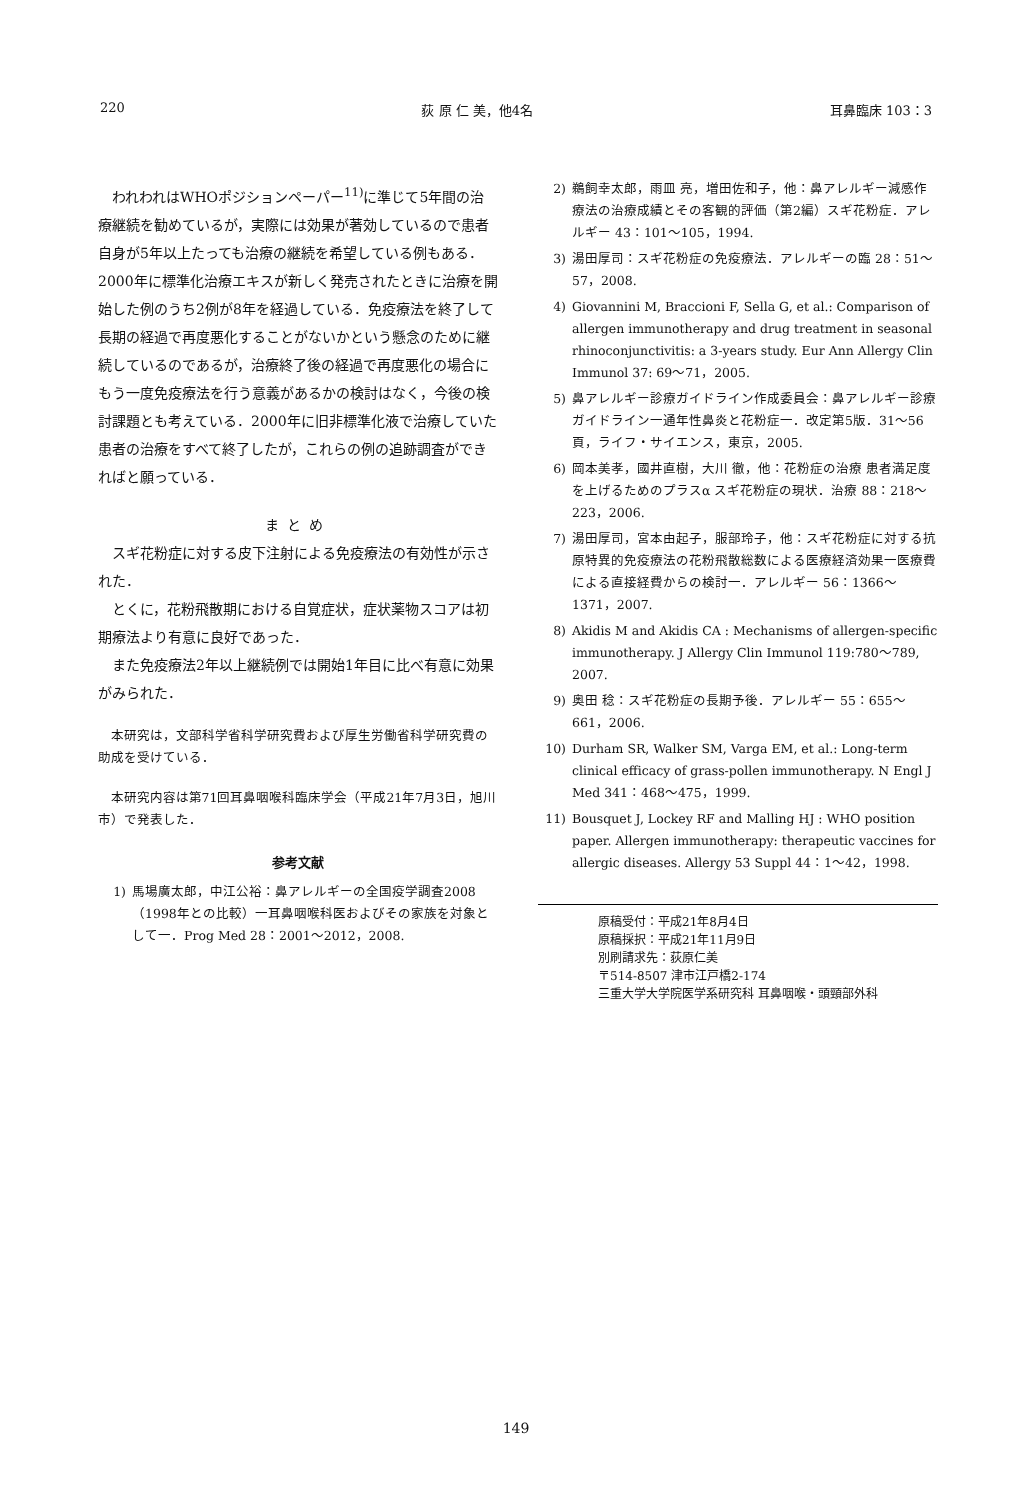220 荻 原 仁 美，他4名 耳鼻臨床 103：3
われわれはWHOポジションペーパー<sup>11)</sup>に準じて5年間の治療継続を勧めているが，実際には効果が著効しているので患者自身が5年以上たっても治療の継続を希望している例もある．2000年に標準化治療エキスが新しく発売されたときに治療を開始した例のうち2例が8年を経過している．免疫療法を終了して長期の経過で再度悪化することがないかという懸念のために継続しているのであるが，治療終了後の経過で再度悪化の場合にもう一度免疫療法を行う意義があるかの検討はなく，今後の検討課題とも考えている．2000年に旧非標準化液で治療していた患者の治療をすべて終了したが，これらの例の追跡調査ができればと願っている．
まとめ
スギ花粉症に対する皮下注射による免疫療法の有効性が示された．
とくに，花粉飛散期における自覚症状，症状薬物スコアは初期療法より有意に良好であった．
また免疫療法2年以上継続例では開始1年目に比べ有意に効果がみられた．
本研究は，文部科学省科学研究費および厚生労働省科学研究費の助成を受けている．
本研究内容は第71回耳鼻咽喉科臨床学会（平成21年7月3日，旭川市）で発表した．
参考文献
1) 馬場廣太郎，中江公裕：鼻アレルギーの全国疫学調査2008（1998年との比較）一耳鼻咽喉科医およびその家族を対象として一．Prog Med 28：2001～2012，2008.
2) 鵜飼幸太郎，雨皿 亮，増田佐和子，他：鼻アレルギー減感作療法の治療成績とその客観的評価（第2編）スギ花粉症．アレルギー 43：101～105，1994.
3) 湯田厚司：スギ花粉症の免疫療法．アレルギーの臨 28：51～57，2008.
4) Giovannini M, Braccioni F, Sella G, et al.: Comparison of allergen immunotherapy and drug treatment in seasonal rhinoconjunctivitis: a 3-years study. Eur Ann Allergy Clin Immunol 37: 69～71，2005.
5) 鼻アレルギー診療ガイドライン作成委員会：鼻アレルギー診療ガイドライン一通年性鼻炎と花粉症一．改定第5版．31～56頁，ライフ・サイエンス，東京，2005.
6) 岡本美孝，國井直樹，大川 徹，他：花粉症の治療 患者満足度を上げるためのプラスα スギ花粉症の現状．治療 88：218～223，2006.
7) 湯田厚司，宮本由起子，服部玲子，他：スギ花粉症に対する抗原特異的免疫療法の花粉飛散総数による医療経済効果一医療費による直接経費からの検討一．アレルギー 56：1366～1371，2007.
8) Akidis M and Akidis CA : Mechanisms of allergen-specific immunotherapy. J Allergy Clin Immunol 119:780～789, 2007.
9) 奥田 稔：スギ花粉症の長期予後．アレルギー 55：655～661，2006.
10) Durham SR, Walker SM, Varga EM, et al.: Long-term clinical efficacy of grass-pollen immunotherapy. N Engl J Med 341：468～475，1999.
11) Bousquet J, Lockey RF and Malling HJ : WHO position paper. Allergen immunotherapy: therapeutic vaccines for allergic diseases. Allergy 53 Suppl 44：1～42，1998.
原稿受付：平成21年8月4日
原稿採択：平成21年11月9日
別刷請求先：荻原仁美
〒514-8507 津市江戸橋2-174
三重大学大学院医学系研究科 耳鼻咽喉・頭頸部外科
149